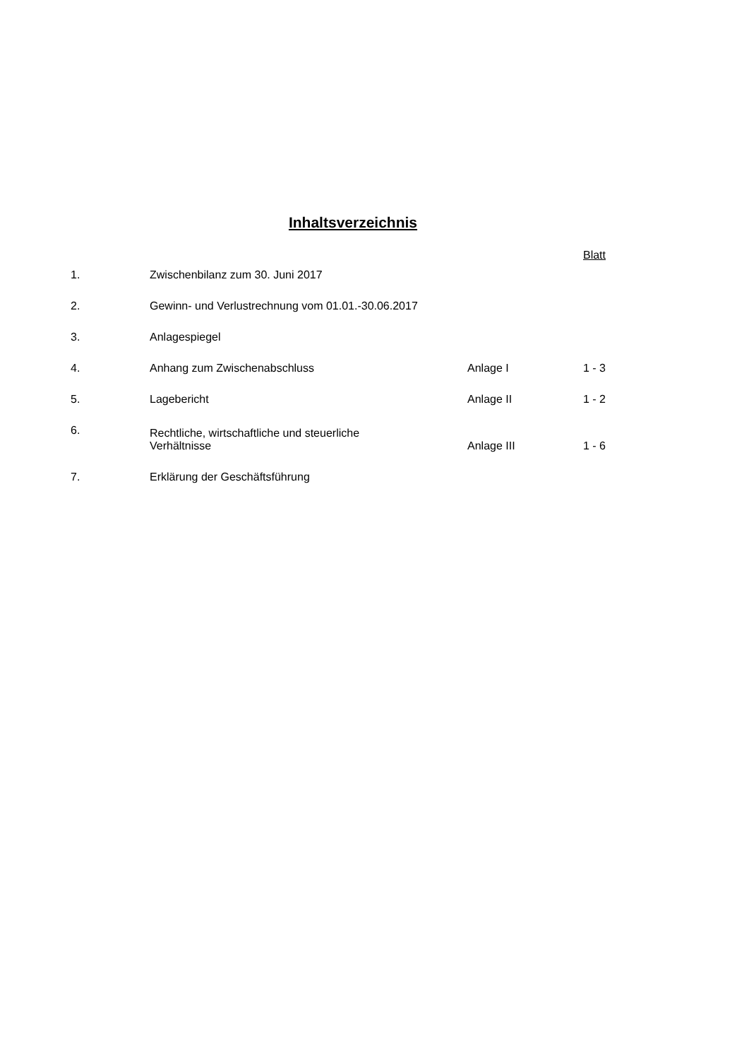Inhaltsverzeichnis
| | | | Blatt |
| --- | --- | --- | --- |
| 1. | Zwischenbilanz zum 30. Juni 2017 | | |
| 2. | Gewinn- und Verlustrechnung vom 01.01.-30.06.2017 | | |
| 3. | Anlagespiegel | | |
| 4. | Anhang zum Zwischenabschluss | Anlage I | 1 - 3 |
| 5. | Lagebericht | Anlage II | 1 - 2 |
| 6. | Rechtliche, wirtschaftliche und steuerliche Verhältnisse | Anlage III | 1 - 6 |
| 7. | Erklärung der Geschäftsführung | | |